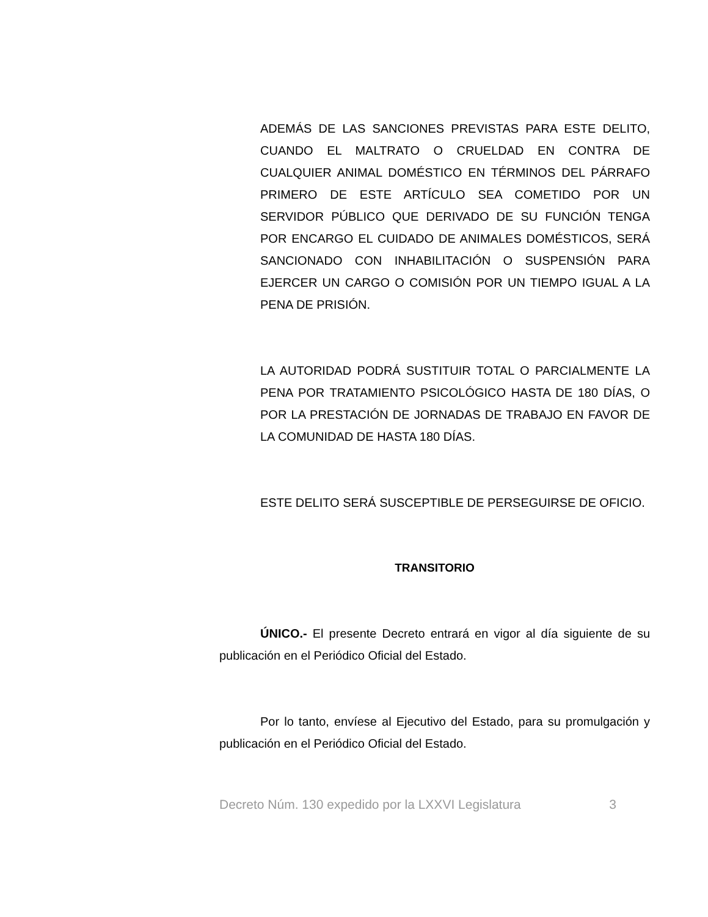ADEMÁS DE LAS SANCIONES PREVISTAS PARA ESTE DELITO, CUANDO EL MALTRATO O CRUELDAD EN CONTRA DE CUALQUIER ANIMAL DOMÉSTICO EN TÉRMINOS DEL PÁRRAFO PRIMERO DE ESTE ARTÍCULO SEA COMETIDO POR UN SERVIDOR PÚBLICO QUE DERIVADO DE SU FUNCIÓN TENGA POR ENCARGO EL CUIDADO DE ANIMALES DOMÉSTICOS, SERÁ SANCIONADO CON INHABILITACIÓN O SUSPENSIÓN PARA EJERCER UN CARGO O COMISIÓN POR UN TIEMPO IGUAL A LA PENA DE PRISIÓN.
LA AUTORIDAD PODRÁ SUSTITUIR TOTAL O PARCIALMENTE LA PENA POR TRATAMIENTO PSICOLÓGICO HASTA DE 180 DÍAS, O POR LA PRESTACIÓN DE JORNADAS DE TRABAJO EN FAVOR DE LA COMUNIDAD DE HASTA 180 DÍAS.
ESTE DELITO SERÁ SUSCEPTIBLE DE PERSEGUIRSE DE OFICIO.
TRANSITORIO
ÚNICO.- El presente Decreto entrará en vigor al día siguiente de su publicación en el Periódico Oficial del Estado.
Por lo tanto, envíese al Ejecutivo del Estado, para su promulgación y publicación en el Periódico Oficial del Estado.
Decreto Núm. 130 expedido por la LXXVI Legislatura 3